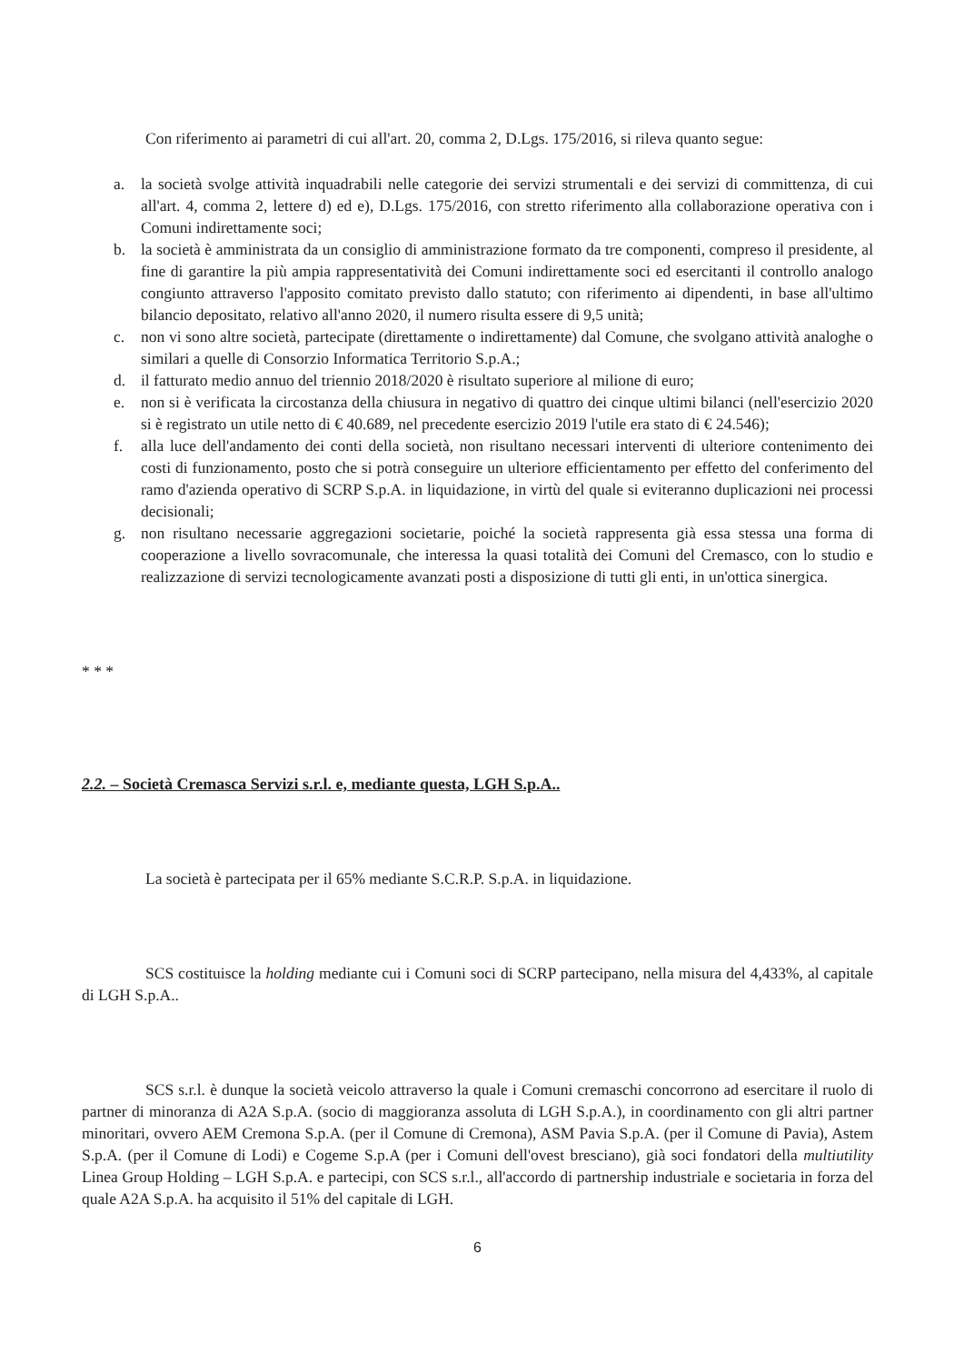Con riferimento ai parametri di cui all'art. 20, comma 2, D.Lgs. 175/2016, si rileva quanto segue:
a. la società svolge attività inquadrabili nelle categorie dei servizi strumentali e dei servizi di committenza, di cui all'art. 4, comma 2, lettere d) ed e), D.Lgs. 175/2016, con stretto riferimento alla collaborazione operativa con i Comuni indirettamente soci;
b. la società è amministrata da un consiglio di amministrazione formato da tre componenti, compreso il presidente, al fine di garantire la più ampia rappresentatività dei Comuni indirettamente soci ed esercitanti il controllo analogo congiunto attraverso l'apposito comitato previsto dallo statuto; con riferimento ai dipendenti, in base all'ultimo bilancio depositato, relativo all'anno 2020, il numero risulta essere di 9,5 unità;
c. non vi sono altre società, partecipate (direttamente o indirettamente) dal Comune, che svolgano attività analoghe o similari a quelle di Consorzio Informatica Territorio S.p.A.;
d. il fatturato medio annuo del triennio 2018/2020 è risultato superiore al milione di euro;
e. non si è verificata la circostanza della chiusura in negativo di quattro dei cinque ultimi bilanci (nell'esercizio 2020 si è registrato un utile netto di € 40.689, nel precedente esercizio 2019 l'utile era stato di € 24.546);
f. alla luce dell'andamento dei conti della società, non risultano necessari interventi di ulteriore contenimento dei costi di funzionamento, posto che si potrà conseguire un ulteriore efficientamento per effetto del conferimento del ramo d'azienda operativo di SCRP S.p.A. in liquidazione, in virtù del quale si eviteranno duplicazioni nei processi decisionali;
g. non risultano necessarie aggregazioni societarie, poiché la società rappresenta già essa stessa una forma di cooperazione a livello sovracomunale, che interessa la quasi totalità dei Comuni del Cremasco, con lo studio e realizzazione di servizi tecnologicamente avanzati posti a disposizione di tutti gli enti, in un'ottica sinergica.
* * *
2.2. – Società Cremasca Servizi s.r.l. e, mediante questa, LGH S.p.A..
La società è partecipata per il 65% mediante S.C.R.P. S.p.A. in liquidazione.
SCS costituisce la holding mediante cui i Comuni soci di SCRP partecipano, nella misura del 4,433%, al capitale di LGH S.p.A..
SCS s.r.l. è dunque la società veicolo attraverso la quale i Comuni cremaschi concorrono ad esercitare il ruolo di partner di minoranza di A2A S.p.A. (socio di maggioranza assoluta di LGH S.p.A.), in coordinamento con gli altri partner minoritari, ovvero AEM Cremona S.p.A. (per il Comune di Cremona), ASM Pavia S.p.A. (per il Comune di Pavia), Astem S.p.A. (per il Comune di Lodi) e Cogeme S.p.A (per i Comuni dell'ovest bresciano), già soci fondatori della multiutility Linea Group Holding – LGH S.p.A. e partecipi, con SCS s.r.l., all'accordo di partnership industriale e societaria in forza del quale A2A S.p.A. ha acquisito il 51% del capitale di LGH.
6